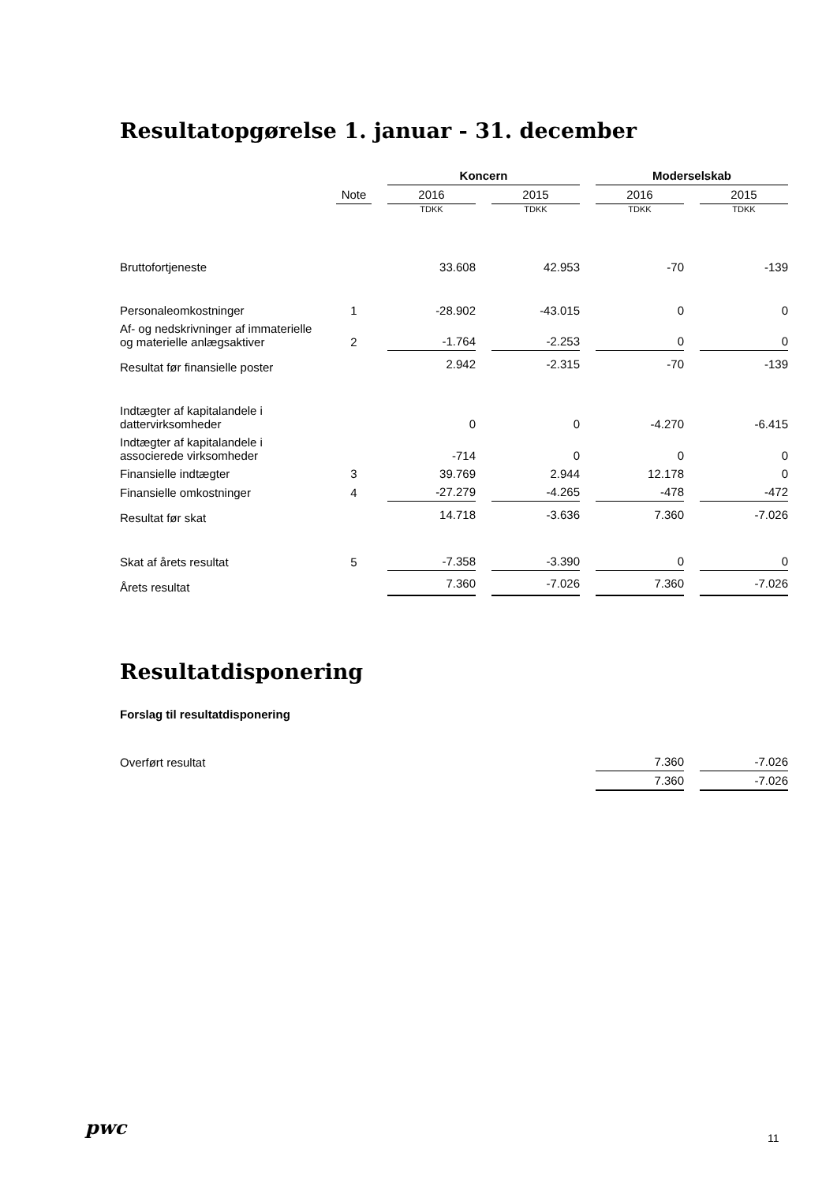Resultatopgørelse 1. januar - 31. december
| | | Koncern | | Moderselskab | |
| --- | --- | --- | --- | --- | --- |
| | Note | 2016 | 2015 | 2016 | 2015 |
| | | TDKK | TDKK | TDKK | TDKK |
| Bruttofortjeneste | | 33.608 | 42.953 | -70 | -139 |
| Personaleomkostninger | 1 | -28.902 | -43.015 | 0 | 0 |
| Af- og nedskrivninger af immaterielle og materielle anlægsaktiver | 2 | -1.764 | -2.253 | 0 | 0 |
| Resultat før finansielle poster | | 2.942 | -2.315 | -70 | -139 |
| Indtægter af kapitalandele i dattervirksomheder | | 0 | 0 | -4.270 | -6.415 |
| Indtægter af kapitalandele i associerede virksomheder | | -714 | 0 | 0 | 0 |
| Finansielle indtægter | 3 | 39.769 | 2.944 | 12.178 | 0 |
| Finansielle omkostninger | 4 | -27.279 | -4.265 | -478 | -472 |
| Resultat før skat | | 14.718 | -3.636 | 7.360 | -7.026 |
| Skat af årets resultat | 5 | -7.358 | -3.390 | 0 | 0 |
| Årets resultat | | 7.360 | -7.026 | 7.360 | -7.026 |
Resultatdisponering
Forslag til resultatdisponering
| Overført resultat | | | | 7.360 | -7.026 |
| | | | | 7.360 | -7.026 |
pwc 11